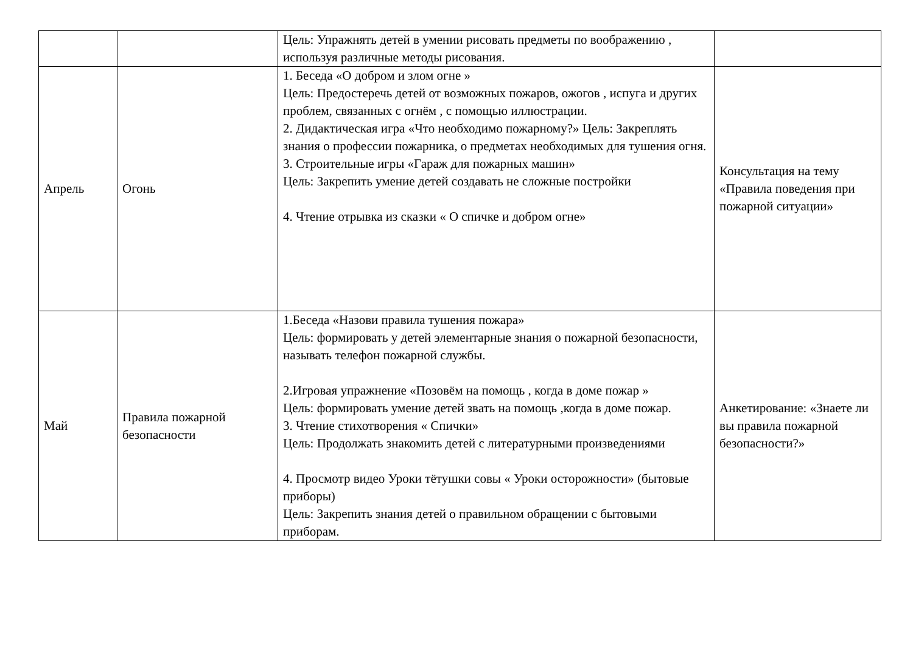| | | Цель: Упражнять детей в умении рисовать предметы по воображению , используя различные методы рисования. | |
| Апрель | Огонь | 1. Беседа «О добром и злом огне » Цель: Предостеречь детей от возможных пожаров, ожогов , испуга и других проблем, связанных с огнём , с помощью иллюстрации. 2. Дидактическая игра «Что необходимо пожарному?» Цель: Закреплять знания о профессии пожарника, о предметах необходимых для тушения огня. 3. Строительные игры «Гараж для пожарных машин» Цель: Закрепить умение детей создавать не сложные постройки 4. Чтение отрывка из сказки « О спичке и добром огне» | Консультация на тему «Правила поведения при пожарной ситуации» |
| Май | Правила пожарной безопасности | 1.Беседа «Назови правила тушения пожара» Цель: формировать у детей элементарные знания о пожарной безопасности, называть телефон пожарной службы. 2.Игровая упражнение «Позовём на помощь , когда в доме пожар » Цель: формировать умение детей звать на помощь ,когда в доме пожар. 3. Чтение стихотворения « Спички» Цель: Продолжать знакомить детей с литературными произведениями 4. Просмотр видео Уроки тётушки совы « Уроки осторожности» (бытовые приборы) Цель: Закрепить знания детей о правильном обращении с бытовыми приборам. | Анкетирование: «Знаете ли вы правила пожарной безопасности?» |